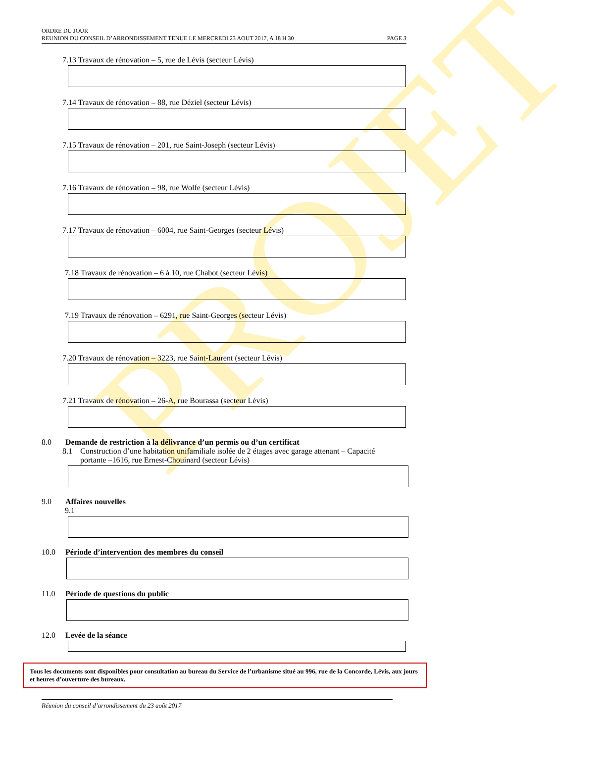PROJET
ORDRE DU JOUR
REUNION DU CONSEIL D’ARRONDISSEMENT TENUE LE MERCREDI 23 AOUT 2017, A 18 H 30 PAGE 3
7.13 Travaux de rénovation – 5, rue de Lévis (secteur Lévis)
7.14 Travaux de rénovation – 88, rue Déziel (secteur Lévis)
7.15 Travaux de rénovation – 201, rue Saint-Joseph (secteur Lévis)
7.16 Travaux de rénovation – 98, rue Wolfe (secteur Lévis)
7.17 Travaux de rénovation – 6004, rue Saint-Georges (secteur Lévis)
7.18 Travaux de rénovation – 6 à 10, rue Chabot (secteur Lévis)
7.19 Travaux de rénovation – 6291, rue Saint-Georges (secteur Lévis)
7.20 Travaux de rénovation – 3223, rue Saint-Laurent (secteur Lévis)
7.21 Travaux de rénovation – 26-A, rue Bourassa (secteur Lévis)
8.0 Demande de restriction à la délivrance d’un permis ou d’un certificat
8.1 Construction d’une habitation unifamiliale isolée de 2 étages avec garage attenant – Capacité portante –1616, rue Ernest-Chouinard (secteur Lévis)
9.0 Affaires nouvelles
9.1
10.0 Période d’intervention des membres du conseil
11.0 Période de questions du public
12.0 Levée de la séance
Tous les documents sont disponibles pour consultation au bureau du Service de l’urbanisme situé au 996, rue de la Concorde, Lévis, aux jours et heures d’ouverture des bureaux.
Réunion du conseil d’arrondissement du 23 août 2017